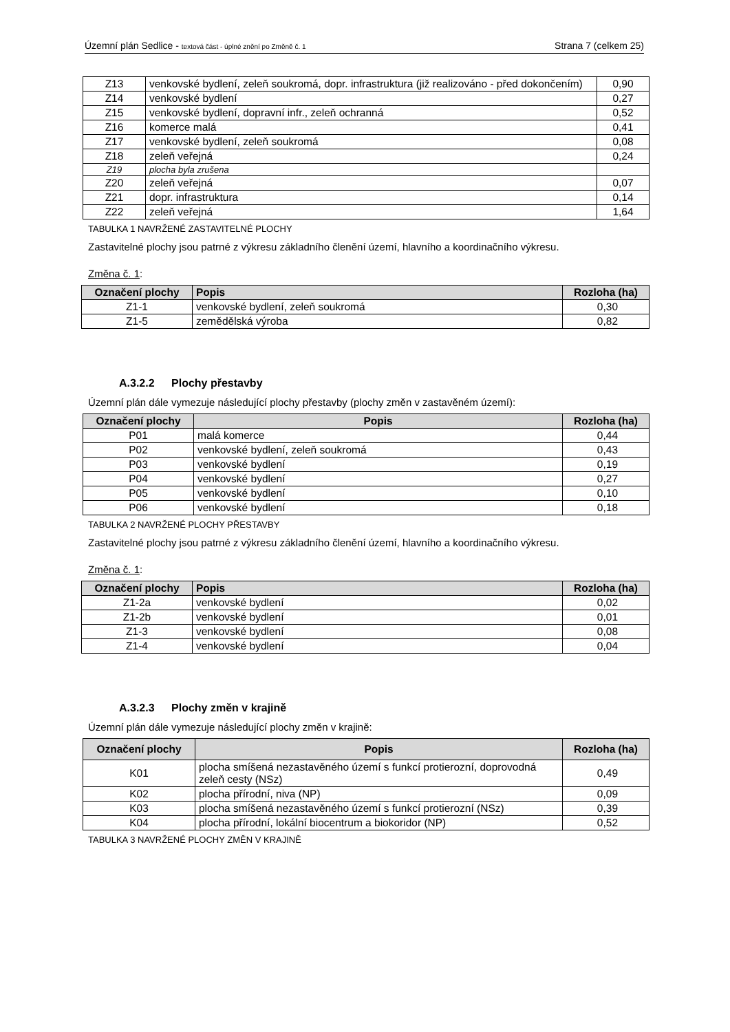Územní plán Sedlice - textová část - úplné znění po Změně č. 1 Strana 7 (celkem 25)
| Z13 | venkovské bydlení, zeleň soukromá, dopr. infrastruktura (již realizováno - před dokončením) | 0,90 |
| Z14 | venkovské bydlení | 0,27 |
| Z15 | venkovské bydlení, dopravní infr., zeleň ochranná | 0,52 |
| Z16 | komerce malá | 0,41 |
| Z17 | venkovské bydlení, zeleň soukromá | 0,08 |
| Z18 | zeleň veřejná | 0,24 |
| Z19 | plocha byla zrušena | |
| Z20 | zeleň veřejná | 0,07 |
| Z21 | dopr. infrastruktura | 0,14 |
| Z22 | zeleň veřejná | 1,64 |
TABULKA 1 NAVRŽENÉ ZASTAVITELNÉ PLOCHY
Zastavitelné plochy jsou patrné z výkresu základního členění území, hlavního a koordinačního výkresu.
Změna č. 1:
| Označení plochy | Popis | Rozloha (ha) |
| --- | --- | --- |
| Z1-1 | venkovské bydlení, zeleň soukromá | 0,30 |
| Z1-5 | zemědělská výroba | 0,82 |
A.3.2.2 Plochy přestavby
Územní plán dále vymezuje následující plochy přestavby (plochy změn v zastavěném území):
| Označení plochy | Popis | Rozloha (ha) |
| --- | --- | --- |
| P01 | malá komerce | 0,44 |
| P02 | venkovské bydlení, zeleň soukromá | 0,43 |
| P03 | venkovské bydlení | 0,19 |
| P04 | venkovské bydlení | 0,27 |
| P05 | venkovské bydlení | 0,10 |
| P06 | venkovské bydlení | 0,18 |
TABULKA 2 NAVRŽENÉ PLOCHY PŘESTAVBY
Zastavitelné plochy jsou patrné z výkresu základního členění území, hlavního a koordinačního výkresu.
Změna č. 1:
| Označení plochy | Popis | Rozloha (ha) |
| --- | --- | --- |
| Z1-2a | venkovské bydlení | 0,02 |
| Z1-2b | venkovské bydlení | 0,01 |
| Z1-3 | venkovské bydlení | 0,08 |
| Z1-4 | venkovské bydlení | 0,04 |
A.3.2.3 Plochy změn v krajině
Územní plán dále vymezuje následující plochy změn v krajině:
| Označení plochy | Popis | Rozloha (ha) |
| --- | --- | --- |
| K01 | plocha smíšená nezastavěného území s funkcí protierozní, doprovodná zeleň cesty (NSz) | 0,49 |
| K02 | plocha přírodní, niva (NP) | 0,09 |
| K03 | plocha smíšená nezastavěného území s funkcí protierozní (NSz) | 0,39 |
| K04 | plocha přírodní, lokální biocentrum a biokoridor (NP) | 0,52 |
TABULKA 3 NAVRŽENÉ PLOCHY ZMĚN V KRAJINĚ